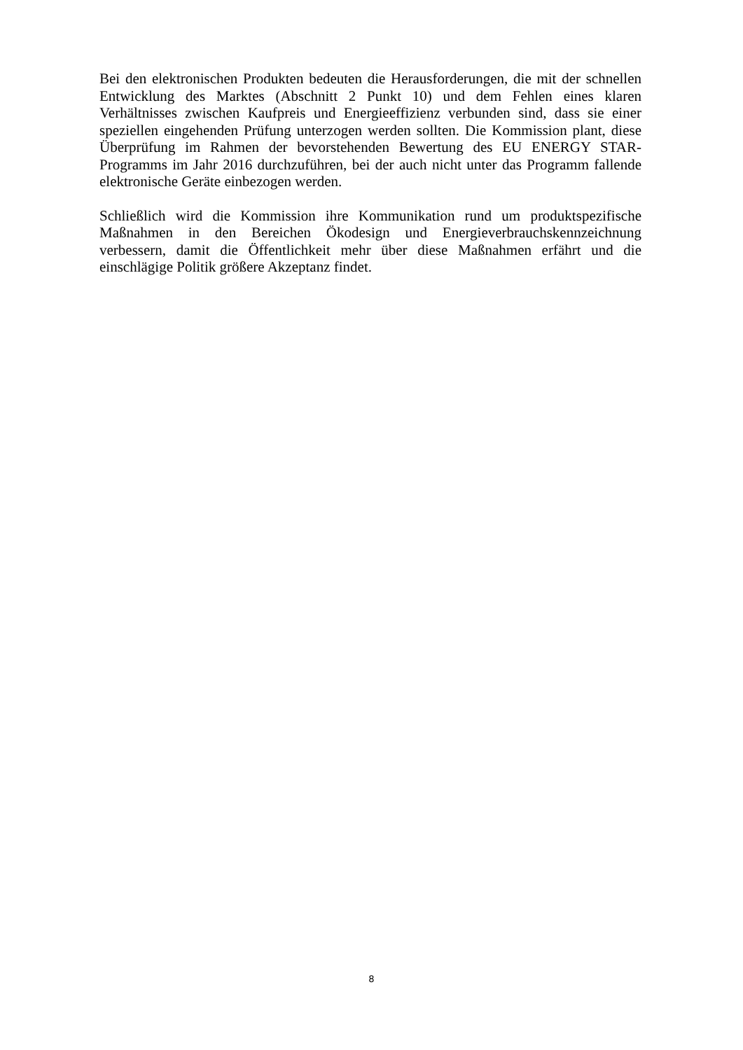Bei den elektronischen Produkten bedeuten die Herausforderungen, die mit der schnellen Entwicklung des Marktes (Abschnitt 2 Punkt 10) und dem Fehlen eines klaren Verhältnisses zwischen Kaufpreis und Energieeffizienz verbunden sind, dass sie einer speziellen eingehenden Prüfung unterzogen werden sollten. Die Kommission plant, diese Überprüfung im Rahmen der bevorstehenden Bewertung des EU ENERGY STAR-Programms im Jahr 2016 durchzuführen, bei der auch nicht unter das Programm fallende elektronische Geräte einbezogen werden.
Schließlich wird die Kommission ihre Kommunikation rund um produktspezifische Maßnahmen in den Bereichen Ökodesign und Energieverbrauchskennzeichnung verbessern, damit die Öffentlichkeit mehr über diese Maßnahmen erfährt und die einschlägige Politik größere Akzeptanz findet.
8